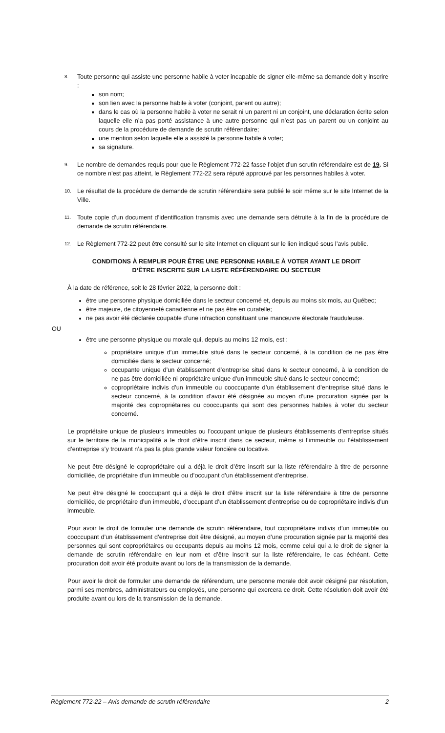8.
Toute personne qui assiste une personne habile à voter incapable de signer elle-même sa demande doit y inscrire :
son nom;
son lien avec la personne habile à voter (conjoint, parent ou autre);
dans le cas où la personne habile à voter ne serait ni un parent ni un conjoint, une déclaration écrite selon laquelle elle n’a pas porté assistance à une autre personne qui n’est pas un parent ou un conjoint au cours de la procédure de demande de scrutin référendaire;
une mention selon laquelle elle a assisté la personne habile à voter;
sa signature.
9.
Le nombre de demandes requis pour que le Règlement 772-22 fasse l’objet d’un scrutin référendaire est de 19. Si ce nombre n’est pas atteint, le Règlement 772-22 sera réputé approuvé par les personnes habiles à voter.
10.
Le résultat de la procédure de demande de scrutin référendaire sera publié le soir même sur le site Internet de la Ville.
11.
Toute copie d’un document d’identification transmis avec une demande sera détruite à la fin de la procédure de demande de scrutin référendaire.
12.
Le Règlement 772-22 peut être consulté sur le site Internet en cliquant sur le lien indiqué sous l’avis public.
CONDITIONS À REMPLIR POUR ÊTRE UNE PERSONNE HABILE À VOTER AYANT LE DROIT
D’ÊTRE INSCRITE SUR LA LISTE RÉFÉRENDAIRE DU SECTEUR
À la date de référence, soit le 28 février 2022, la personne doit :
être une personne physique domiciliée dans le secteur concerné et, depuis au moins six mois, au Québec;
être majeure, de citoyenneté canadienne et ne pas être en curatelle;
ne pas avoir été déclarée coupable d’une infraction constituant une manœuvre électorale frauduleuse.
OU
être une personne physique ou morale qui, depuis au moins 12 mois, est :
propriétaire unique d’un immeuble situé dans le secteur concerné, à la condition de ne pas être domiciliée dans le secteur concerné;
occupante unique d’un établissement d’entreprise situé dans le secteur concerné, à la condition de ne pas être domiciliée ni propriétaire unique d’un immeuble situé dans le secteur concerné;
copropriétaire indivis d’un immeuble ou cooccupante d’un établissement d’entreprise situé dans le secteur concerné, à la condition d’avoir été désignée au moyen d’une procuration signée par la majorité des copropriétaires ou cooccupants qui sont des personnes habiles à voter du secteur concerné.
Le propriétaire unique de plusieurs immeubles ou l’occupant unique de plusieurs établissements d’entreprise situés sur le territoire de la municipalité a le droit d’être inscrit dans ce secteur, même si l’immeuble ou l’établissement d’entreprise s’y trouvant n’a pas la plus grande valeur foncière ou locative.
Ne peut être désigné le copropriétaire qui a déjà le droit d’être inscrit sur la liste référendaire à titre de personne domiciliée, de propriétaire d’un immeuble ou d’occupant d’un établissement d’entreprise.
Ne peut être désigné le cooccupant qui a déjà le droit d’être inscrit sur la liste référendaire à titre de personne domiciliée, de propriétaire d’un immeuble, d’occupant d’un établissement d’entreprise ou de copropriétaire indivis d’un immeuble.
Pour avoir le droit de formuler une demande de scrutin référendaire, tout copropriétaire indivis d’un immeuble ou cooccupant d’un établissement d’entreprise doit être désigné, au moyen d’une procuration signée par la majorité des personnes qui sont copropriétaires ou occupants depuis au moins 12 mois, comme celui qui a le droit de signer la demande de scrutin référendaire en leur nom et d’être inscrit sur la liste référendaire, le cas échéant. Cette procuration doit avoir été produite avant ou lors de la transmission de la demande.
Pour avoir le droit de formuler une demande de référendum, une personne morale doit avoir désigné par résolution, parmi ses membres, administrateurs ou employés, une personne qui exercera ce droit. Cette résolution doit avoir été produite avant ou lors de la transmission de la demande.
Règlement 772-22 – Avis demande de scrutin référendaire 2